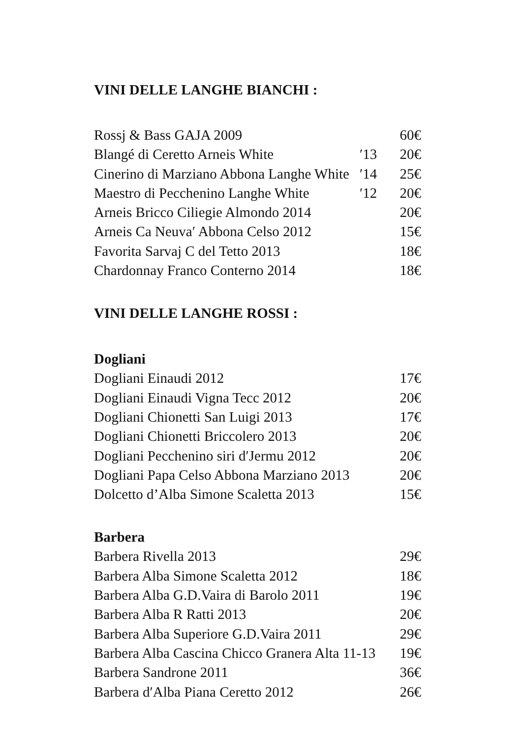VINI DELLE LANGHE BIANCHI :
Rossj & Bass GAJA 2009 60€
Blangé di Ceretto Arneis White ′13 20€
Cinerino di Marziano Abbona Langhe White ′14 25€
Maestro di Pecchenino Langhe White ′12 20€
Arneis Bricco Ciliegie Almondo 2014 20€
Arneis Ca Neuva′ Abbona Celso 2012 15€
Favorita Sarvaj C del Tetto 2013 18€
Chardonnay Franco Conterno 2014 18€
VINI DELLE LANGHE ROSSI :
Dogliani
Dogliani Einaudi 2012 17€
Dogliani Einaudi Vigna Tecc 2012 20€
Dogliani Chionetti San Luigi 2013 17€
Dogliani Chionetti Briccolero 2013 20€
Dogliani Pecchenino siri d′Jermu 2012 20€
Dogliani Papa Celso Abbona Marziano 2013 20€
Dolcetto d’Alba Simone Scaletta 2013 15€
Barbera
Barbera Rivella 2013 29€
Barbera Alba Simone Scaletta 2012 18€
Barbera Alba G.D.Vaira di Barolo 2011 19€
Barbera Alba R Ratti 2013 20€
Barbera Alba Superiore G.D.Vaira 2011 29€
Barbera Alba Cascina Chicco Granera Alta 11-13 19€
Barbera Sandrone 2011 36€
Barbera d′Alba Piana Ceretto 2012 26€